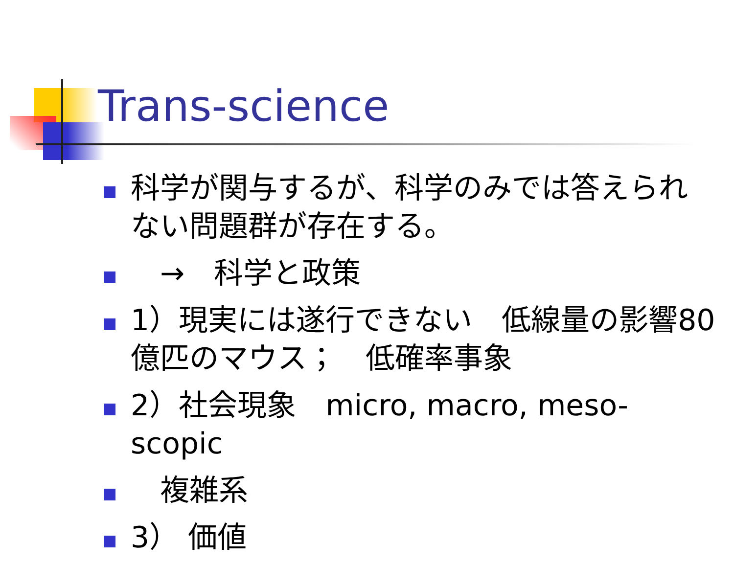Trans-science
科学が関与するが、科学のみでは答えられない問題群が存在する。
　→　科学と政策
1）現実には遂行できない　低線量の影響80億匹のマウス；　低確率事象
2）社会現象　micro, macro, meso-scopic
　複雑系
3） 価値